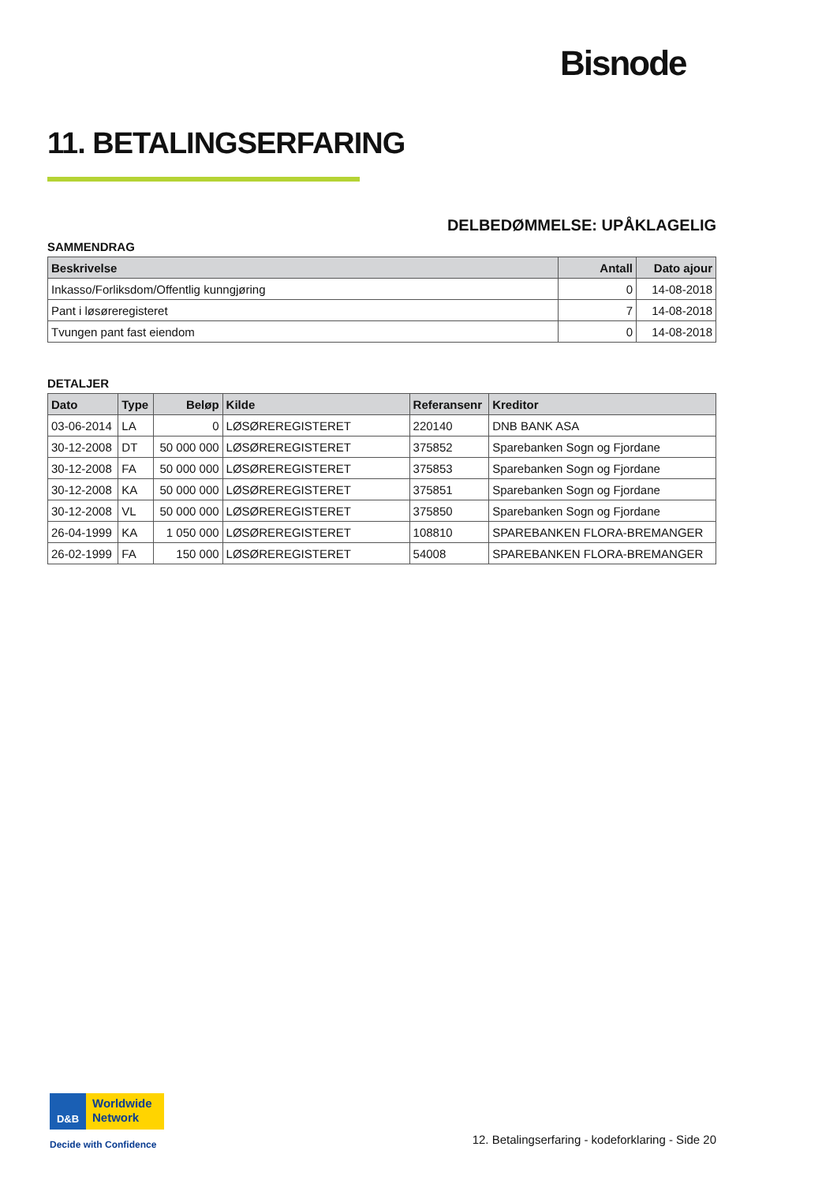Bisnode
11. BETALINGSERFARING
DELBEDØMMELSE: UPÅKLAGELIG
SAMMENDRAG
| Beskrivelse | Antall | Dato ajour |
| --- | --- | --- |
| Inkasso/Forliksdom/Offentlig kunngjøring | 0 | 14-08-2018 |
| Pant i løsøreregisteret | 7 | 14-08-2018 |
| Tvungen pant fast eiendom | 0 | 14-08-2018 |
DETALJER
| Dato | Type | Beløp | Kilde | Referansenr | Kreditor |
| --- | --- | --- | --- | --- | --- |
| 03-06-2014 | LA | 0 | LØSØREREGISTERET | 220140 | DNB BANK ASA |
| 30-12-2008 | DT | 50 000 000 | LØSØREREGISTERET | 375852 | Sparebanken Sogn og Fjordane |
| 30-12-2008 | FA | 50 000 000 | LØSØREREGISTERET | 375853 | Sparebanken Sogn og Fjordane |
| 30-12-2008 | KA | 50 000 000 | LØSØREREGISTERET | 375851 | Sparebanken Sogn og Fjordane |
| 30-12-2008 | VL | 50 000 000 | LØSØREREGISTERET | 375850 | Sparebanken Sogn og Fjordane |
| 26-04-1999 | KA | 1 050 000 | LØSØREREGISTERET | 108810 | SPAREBANKEN FLORA-BREMANGER |
| 26-02-1999 | FA | 150 000 | LØSØREREGISTERET | 54008 | SPAREBANKEN FLORA-BREMANGER |
D&B Worldwide
Network
Decide with Confidence
12. Betalingserfaring - kodeforklaring - Side 20